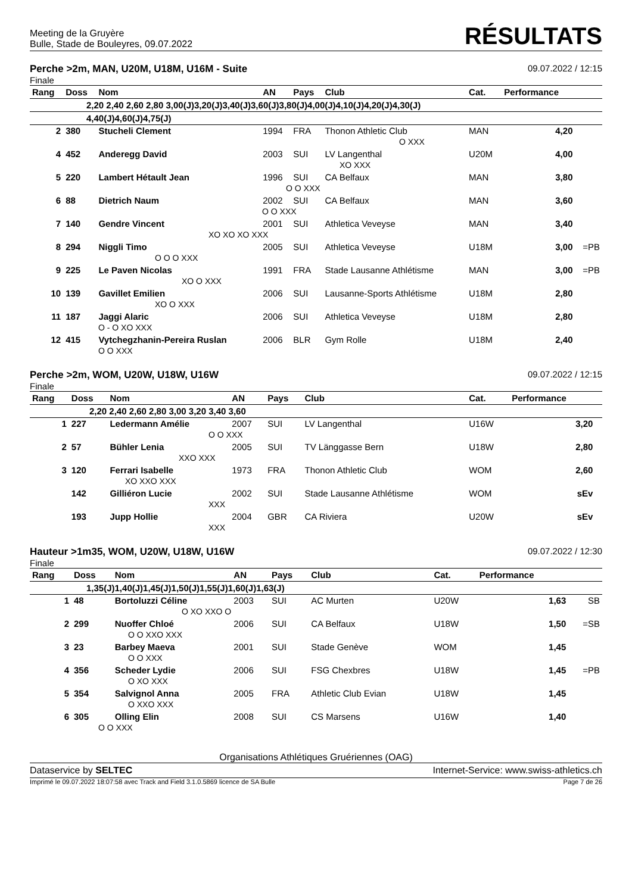Meeting de la Gruyère
Bulle, Stade de Bouleyres, 09.07.2022
RÉSULTATS
Perche >2m, MAN, U20M, U18M, U16M - Suite
Finale
09.07.2022 / 12:15
| Rang | Doss | Nom | AN | Pays | Club | Cat. | Performance | |
| --- | --- | --- | --- | --- | --- | --- | --- | --- |
| 2,20 2,40 2,60 2,80 3,00(J)3,20(J)3,40(J)3,60(J)3,80(J)4,00(J)4,10(J)4,20(J)4,30(J) | | | | | | | | |
| 4,40(J)4,60(J)4,75(J) | | | | | | | | |
| 2 | 380 | Stucheli Clement | 1994 | FRA | Thonon Athletic Club | MAN | 4,20 | |
| O XXX | | | | | | | | |
| 4 | 452 | Anderegg David | 2003 | SUI | LV Langenthal | U20M | 4,00 | |
| XO XXX | | | | | | | | |
| 5 | 220 | Lambert Hétault Jean | 1996 | SUI | CA Belfaux | MAN | 3,80 | |
| O O XXX | | | | | | | | |
| 6 | 88 | Dietrich Naum | 2002 | SUI | CA Belfaux | MAN | 3,60 | |
| O O XXX | | | | | | | | |
| 7 | 140 | Gendre Vincent | 2001 | SUI | Athletica Veveyse | MAN | 3,40 | |
| XO XO XO XXX | | | | | | | | |
| 8 | 294 | Niggli Timo | 2005 | SUI | Athletica Veveyse | U18M | 3,00 | =PB |
| O O O XXX | | | | | | | | |
| 9 | 225 | Le Paven Nicolas | 1991 | FRA | Stade Lausanne Athlétisme | MAN | 3,00 | =PB |
| XO O XXX | | | | | | | | |
| 10 | 139 | Gavillet Emilien | 2006 | SUI | Lausanne-Sports Athlétisme | U18M | 2,80 | |
| XO O XXX | | | | | | | | |
| 11 | 187 | Jaggi Alaric | 2006 | SUI | Athletica Veveyse | U18M | 2,80 | |
| O - O XO XXX | | | | | | | | |
| 12 | 415 | Vytchegzhanin-Pereira Ruslan | 2006 | BLR | Gym Rolle | U18M | 2,40 | |
| O O XXX | | | | | | | | |
Perche >2m, WOM, U20W, U18W, U16W
Finale
09.07.2022 / 12:15
| Rang | Doss | Nom | AN | Pays | Club | Cat. | Performance | |
| --- | --- | --- | --- | --- | --- | --- | --- | --- |
| 2,20 2,40 2,60 2,80 3,00 3,20 3,40 3,60 | | | | | | | | |
| 1 | 227 | Ledermann Amélie | 2007 | SUI | LV Langenthal | U16W | 3,20 | |
| O O XXX | | | | | | | | |
| 2 | 57 | Bühler Lenia | 2005 | SUI | TV Länggasse Bern | U18W | 2,80 | |
| XXO XXX | | | | | | | | |
| 3 | 120 | Ferrari Isabelle | 1973 | FRA | Thonon Athletic Club | WOM | 2,60 | |
| XO XXO XXX | | | | | | | | |
| | 142 | Gilliéron Lucie | 2002 | SUI | Stade Lausanne Athlétisme | WOM | sEv | |
| XXX | | | | | | | | |
| | 193 | Jupp Hollie | 2004 | GBR | CA Riviera | U20W | sEv | |
| XXX | | | | | | | | |
Hauteur >1m35, WOM, U20W, U18W, U16W
Finale
09.07.2022 / 12:30
| Rang | Doss | Nom | AN | Pays | Club | Cat. | Performance | |
| --- | --- | --- | --- | --- | --- | --- | --- | --- |
| 1,35(J)1,40(J)1,45(J)1,50(J)1,55(J)1,60(J)1,63(J) | | | | | | | | |
| 1 | 48 | Bortoluzzi Céline | 2003 | SUI | AC Murten | U20W | 1,63 | SB |
| O XO XXO O | | | | | | | | |
| 2 | 299 | Nuoffer Chloé | 2006 | SUI | CA Belfaux | U18W | 1,50 | =SB |
| O O XXO XXX | | | | | | | | |
| 3 | 23 | Barbey Maeva | 2001 | SUI | Stade Genève | WOM | 1,45 | |
| O O XXX | | | | | | | | |
| 4 | 356 | Scheder Lydie | 2006 | SUI | FSG Chexbres | U18W | 1,45 | =PB |
| O XO XXX | | | | | | | | |
| 5 | 354 | Salvignol Anna | 2005 | FRA | Athletic Club Evian | U18W | 1,45 | |
| O XXO XXX | | | | | | | | |
| 6 | 305 | Olling Elin | 2008 | SUI | CS Marsens | U16W | 1,40 | |
| O O XXX | | | | | | | | |
Organisations Athlétiques Gruériennes (OAG)
Dataservice by SELTEC Internet-Service: www.swiss-athletics.ch
Imprimé le 09.07.2022 18:07:58 avec Track and Field 3.1.0.5869 licence de SA Bulle
Page 7 de 26